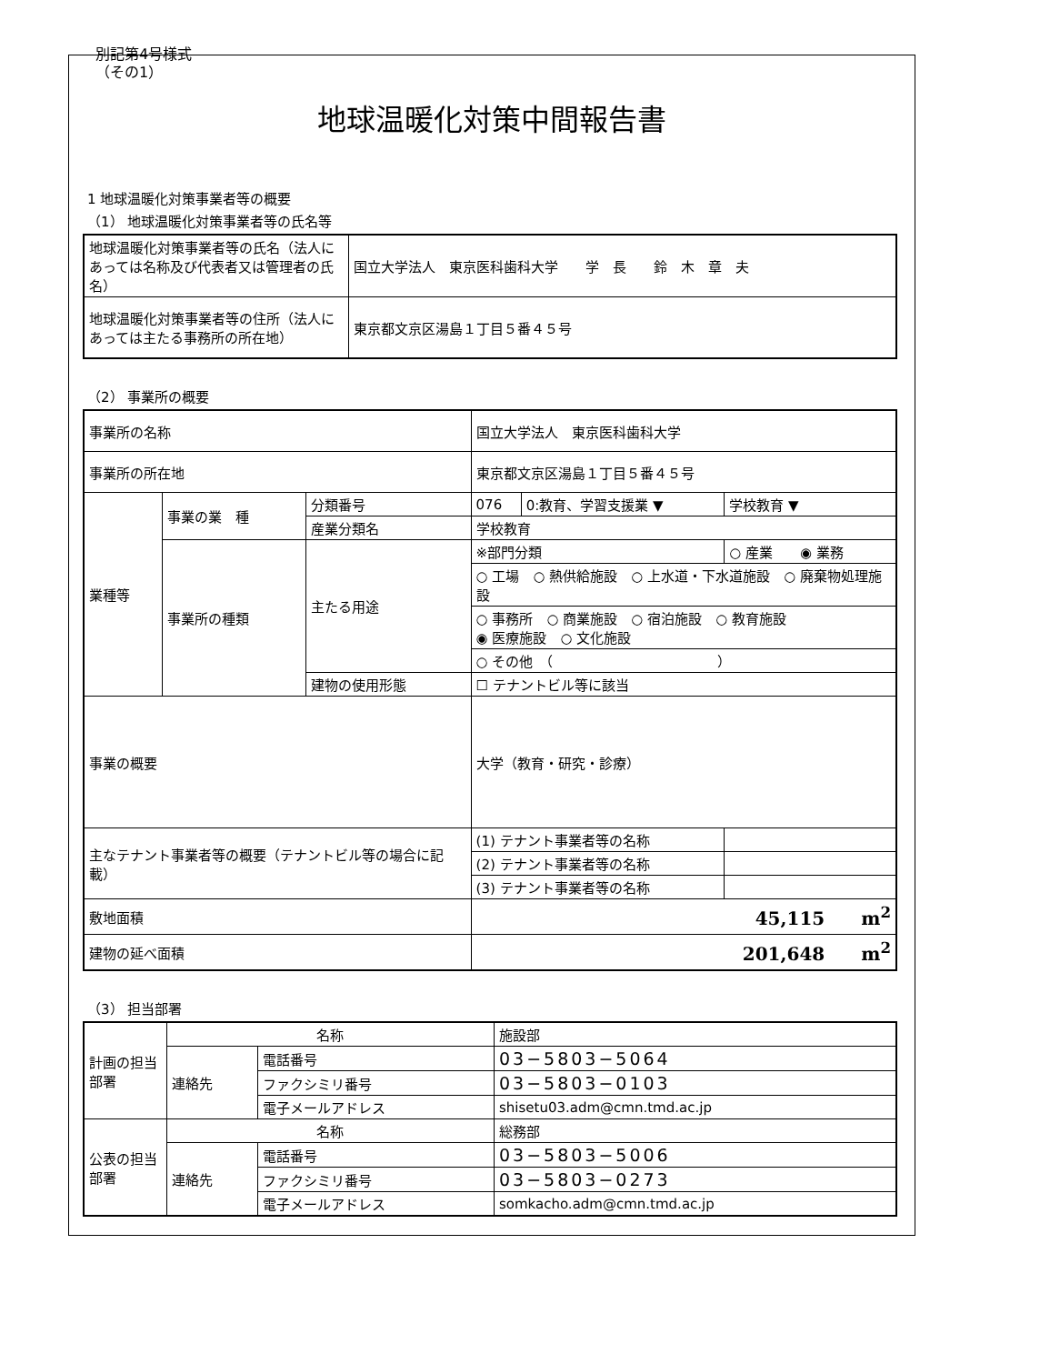別記第4号様式
（その1）
地球温暖化対策中間報告書
1 地球温暖化対策事業者等の概要
（1） 地球温暖化対策事業者等の氏名等
| 地球温暖化対策事業者等の氏名（法人にあっては名称及び代表者又は管理者の氏名） | 国立大学法人 東京医科歯科大学 学 長 鈴 木 章 夫 |
| 地球温暖化対策事業者等の住所（法人にあっては主たる事務所の所在地） | 東京都文京区湯島１丁目５番４５号 |
（2） 事業所の概要
| 事業所の名称 | | | 国立大学法人 東京医科歯科大学 | | |
| 事業所の所在地 | | | 東京都文京区湯島１丁目５番４５号 | | |
| 業種等 | 事業の業 種 | 分類番号 | 076 | 0:教育、学習支援業 ▼ | 学校教育 ▼ |
| | | 産業分類名 | 学校教育 | | |
| | 事業所の種類 | 主たる用途 | ※部門分類 | | ○ 産業 ◉ 業務 |
| | | | ○ 工場 ○ 熱供給施設 ○ 上水道・下水道施設 ○ 廃棄物処理施設 | | |
| | | | ○ 事務所 ○ 商業施設 ○ 宿泊施設 ○ 教育施設 ◉ 医療施設 ○ 文化施設 | | |
| | | | ○ その他 （ ） | | |
| | | 建物の使用形態 | ☐ テナントビル等に該当 | | |
| 事業の概要 | | | 大学（教育・研究・診療） | | |
| 主なテナント事業者等の概要（テナントビル等の場合に記載） | | | (1) テナント事業者等の名称 | | |
| | | | (2) テナント事業者等の名称 | | |
| | | | (3) テナント事業者等の名称 | | |
| 敷地面積 | | | 45,115 m<sup>2</sup> | | |
| 建物の延べ面積 | | | 201,648 m<sup>2</sup> | | |
（3） 担当部署
| 計画の担当部署 | 名称 | | 施設部 |
| | 連絡先 | 電話番号 | 03−5803−5064 |
| | | ファクシミリ番号 | 03−5803−0103 |
| | | 電子メールアドレス | shisetu03.adm@cmn.tmd.ac.jp |
| 公表の担当部署 | 名称 | | 総務部 |
| | 連絡先 | 電話番号 | 03−5803−5006 |
| | | ファクシミリ番号 | 03−5803−0273 |
| | | 電子メールアドレス | somkacho.adm@cmn.tmd.ac.jp |